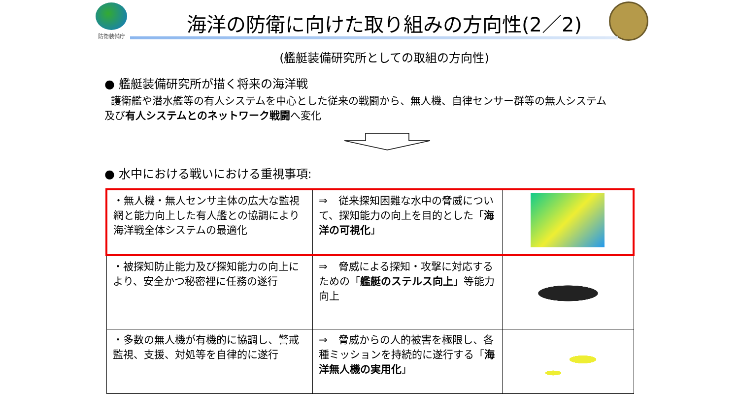防衛装備庁
海洋の防衛に向けた取り組みの方向性(2／2)
(艦艇装備研究所としての取組の方向性)
● 艦艇装備研究所が描く将来の海洋戦
護衛艦や潜水艦等の有人システムを中心とした従来の戦闘から、無人機、自律センサー群等の無人システム及び有人システムとのネットワーク戦闘へ変化
● 水中における戦いにおける重視事項:
| ・無人機・無人センサ主体の広大な監視網と能力向上した有人艦との協調により海洋戦全体システムの最適化 | ⇒ 従来探知困難な水中の脅威について、探知能力の向上を目的とした「 海洋の可視化 」 | |
| ・被探知防止能力及び探知能力の向上により、安全かつ秘密裡に任務の遂行 | ⇒ 脅威による探知・攻撃に対応するための「 艦艇のステルス向上 」等能力向上 | |
| ・多数の無人機が有機的に協調し、警戒監視、支援、対処等を自律的に遂行 | ⇒ 脅威からの人的被害を極限し、各種ミッションを持続的に遂行する「 海洋無人機の実用化 」 | |